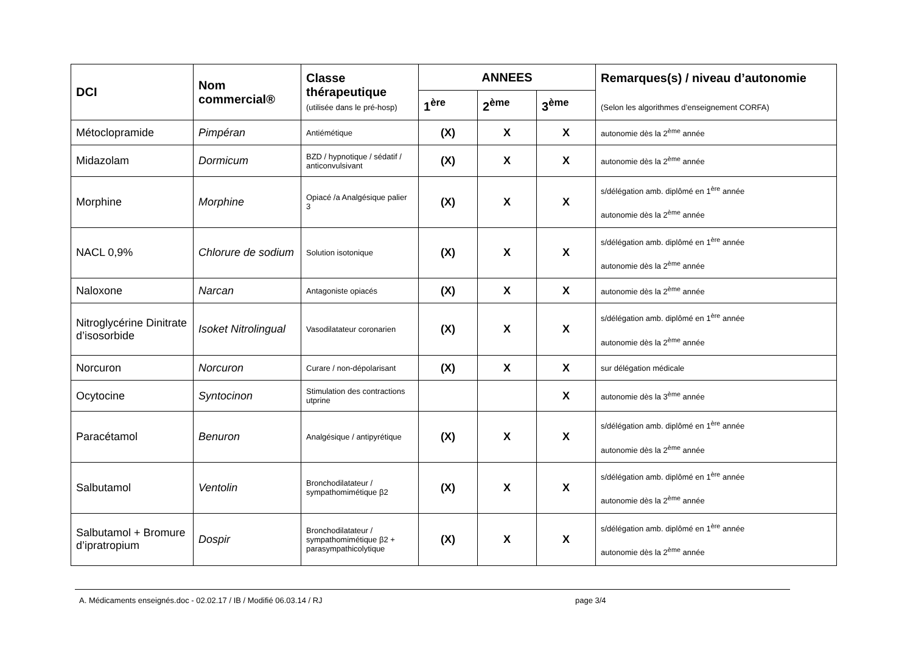| DCI | Nom commercial® | Classe thérapeutique (utilisée dans le pré-hosp) | ANNEES | | | Remarques(s) / niveau d’autonomie (Selon les algorithmes d’enseignement CORFA) |
| --- | --- | --- | --- | --- | --- | --- |
| | | | 1<sup>ère</sup> | 2<sup>ème</sup> | 3<sup>ème</sup> | |
| Métoclopramide | Pimpéran | Antiémétique | (X) | X | X | autonomie dès la 2<sup>ème</sup> année |
| Midazolam | Dormicum | BZD / hypnotique / sédatif / anticonvulsivant | (X) | X | X | autonomie dès la 2<sup>ème</sup> année |
| Morphine | Morphine | Opiacé /a Analgésique palier 3 | (X) | X | X | s/délégation amb. diplômé en 1<sup>ère</sup> année autonomie dès la 2<sup>ème</sup> année |
| NACL 0,9% | Chlorure de sodium | Solution isotonique | (X) | X | X | s/délégation amb. diplômé en 1<sup>ère</sup> année autonomie dès la 2<sup>ème</sup> année |
| Naloxone | Narcan | Antagoniste opiacés | (X) | X | X | autonomie dès la 2<sup>ème</sup> année |
| Nitroglycérine Dinitrate d’isosorbide | Isoket Nitrolingual | Vasodilatateur coronarien | (X) | X | X | s/délégation amb. diplômé en 1<sup>ère</sup> année autonomie dès la 2<sup>ème</sup> année |
| Norcuron | Norcuron | Curare / non-dépolarisant | (X) | X | X | sur délégation médicale |
| Ocytocine | Syntocinon | Stimulation des contractions utprine | | | X | autonomie dès la 3<sup>ème</sup> année |
| Paracétamol | Benuron | Analgésique / antipyrétique | (X) | X | X | s/délégation amb. diplômé en 1<sup>ère</sup> année autonomie dès la 2<sup>ème</sup> année |
| Salbutamol | Ventolin | Bronchodilatateur / sympathomimétique β2 | (X) | X | X | s/délégation amb. diplômé en 1<sup>ère</sup> année autonomie dès la 2<sup>ème</sup> année |
| Salbutamol + Bromure d’ipratropium | Dospir | Bronchodilatateur / sympathomimétique β2 + parasympathicolytique | (X) | X | X | s/délégation amb. diplômé en 1<sup>ère</sup> année autonomie dès la 2<sup>ème</sup> année |
A. Médicaments enseignés.doc - 02.02.17 / IB / Modifié 06.03.14 / RJ page 3/4